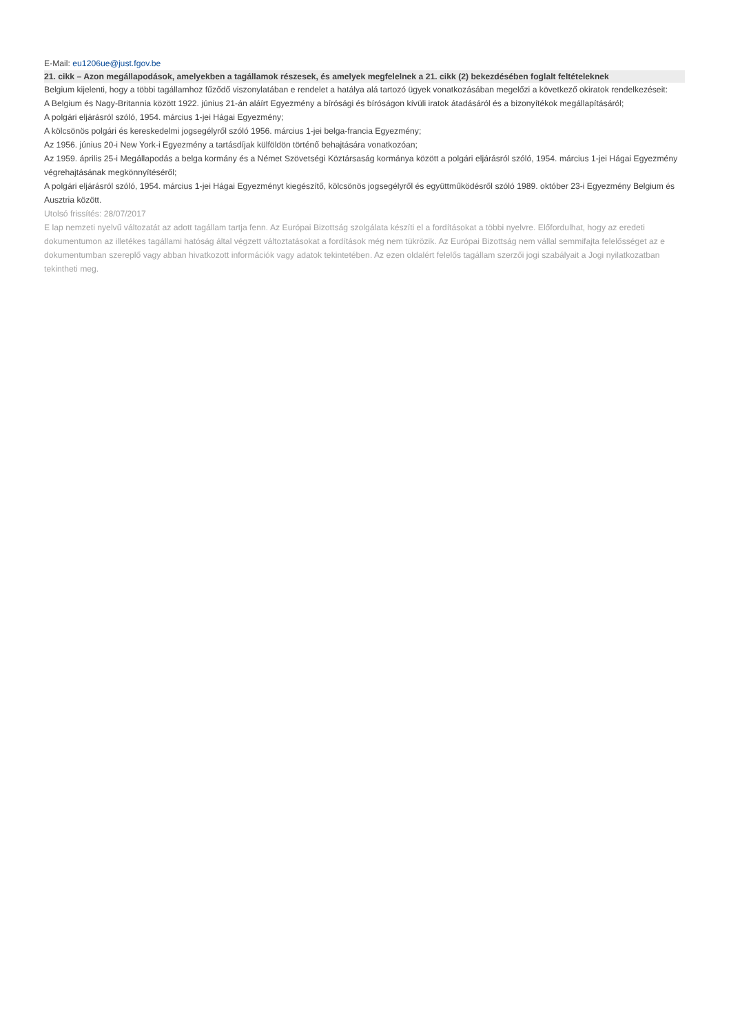E-Mail: eu1206ue@just.fgov.be
21. cikk – Azon megállapodások, amelyekben a tagállamok részesek, és amelyek megfelelnek a 21. cikk (2) bekezdésében foglalt feltételeknek
Belgium kijelenti, hogy a többi tagállamhoz fűződő viszonylatában e rendelet a hatálya alá tartozó ügyek vonatkozásában megelőzi a következő okiratok rendelkezéseit:
A Belgium és Nagy-Britannia között 1922. június 21-án aláírt Egyezmény a bírósági és bíróságon kívüli iratok átadásáról és a bizonyítékok megállapításáról;
A polgári eljárásról szóló, 1954. március 1-jei Hágai Egyezmény;
A kölcsönös polgári és kereskedelmi jogsegélyről szóló 1956. március 1-jei belga-francia Egyezmény;
Az 1956. június 20-i New York-i Egyezmény a tartásdíjak külföldön történő behajtására vonatkozóan;
Az 1959. április 25-i Megállapodás a belga kormány és a Német Szövetségi Köztársaság kormánya között a polgári eljárásról szóló, 1954. március 1-jei Hágai Egyezmény végrehajtásának megkönnyítéséről;
A polgári eljárásról szóló, 1954. március 1-jei Hágai Egyezményt kiegészítő, kölcsönös jogsegélyről és együttműködésről szóló 1989. október 23-i Egyezmény Belgium és Ausztria között.
Utolsó frissítés: 28/07/2017
E lap nemzeti nyelvű változatát az adott tagállam tartja fenn. Az Európai Bizottság szolgálata készíti el a fordításokat a többi nyelvre. Előfordulhat, hogy az eredeti dokumentumon az illetékes tagállami hatóság által végzett változtatásokat a fordítások még nem tükrözik. Az Európai Bizottság nem vállal semmifajta felelősséget az e dokumentumban szereplő vagy abban hivatkozott információk vagy adatok tekintetében. Az ezen oldalért felelős tagállam szerzői jogi szabályait a Jogi nyilatkozatban tekintheti meg.